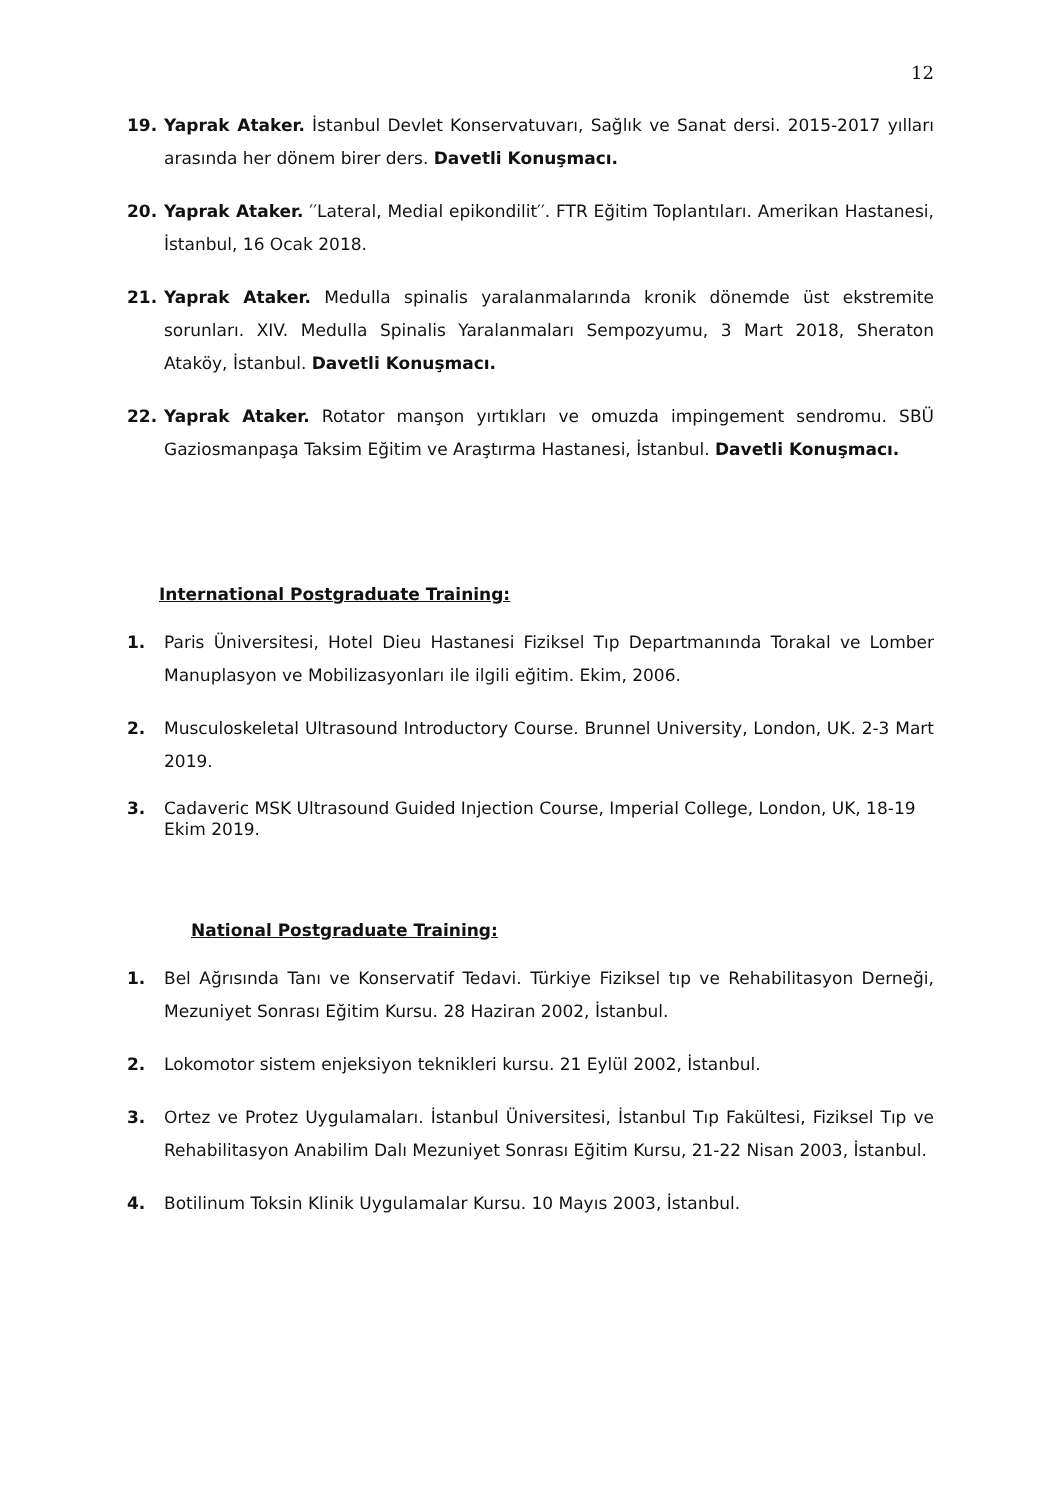12
19. Yaprak Ataker. İstanbul Devlet Konservatuvarı, Sağlık ve Sanat dersi. 2015-2017 yılları arasında her dönem birer ders. Davetli Konuşmacı.
20. Yaprak Ataker. ′′Lateral, Medial epikondilit′′. FTR Eğitim Toplantıları. Amerikan Hastanesi, İstanbul, 16 Ocak 2018.
21. Yaprak Ataker. Medulla spinalis yaralanmalarında kronik dönemde üst ekstremite sorunları. XIV. Medulla Spinalis Yaralanmaları Sempozyumu, 3 Mart 2018, Sheraton Ataköy, İstanbul. Davetli Konuşmacı.
22. Yaprak Ataker. Rotator manşon yırtıkları ve omuzda impingement sendromu. SBÜ Gaziosmanpaşa Taksim Eğitim ve Araştırma Hastanesi, İstanbul. Davetli Konuşmacı.
International Postgraduate Training:
1. Paris Üniversitesi, Hotel Dieu Hastanesi Fiziksel Tıp Departmanında Torakal ve Lomber Manuplasyon ve Mobilizasyonları ile ilgili eğitim. Ekim, 2006.
2. Musculoskeletal Ultrasound Introductory Course. Brunnel University, London, UK. 2-3 Mart 2019.
3. Cadaveric MSK Ultrasound Guided Injection Course, Imperial College, London, UK, 18-19 Ekim 2019.
National Postgraduate Training:
1. Bel Ağrısında Tanı ve Konservatif Tedavi. Türkiye Fiziksel tıp ve Rehabilitasyon Derneği, Mezuniyet Sonrası Eğitim Kursu. 28 Haziran 2002, İstanbul.
2. Lokomotor sistem enjeksiyon teknikleri kursu. 21 Eylül 2002, İstanbul.
3. Ortez ve Protez Uygulamaları. İstanbul Üniversitesi, İstanbul Tıp Fakültesi, Fiziksel Tıp ve Rehabilitasyon Anabilim Dalı Mezuniyet Sonrası Eğitim Kursu, 21-22 Nisan 2003, İstanbul.
4. Botilinum Toksin Klinik Uygulamalar Kursu. 10 Mayıs 2003, İstanbul.